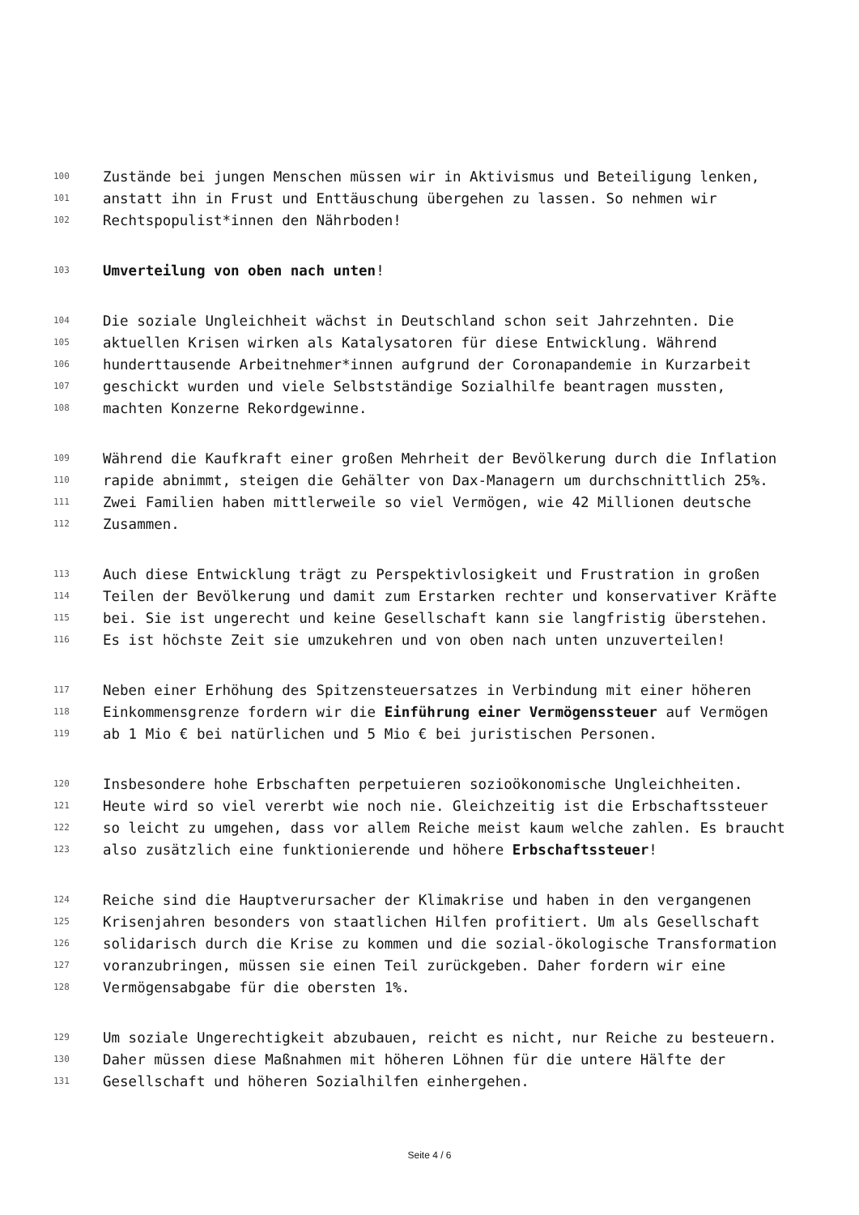100 Zustände bei jungen Menschen müssen wir in Aktivismus und Beteiligung lenken,
101 anstatt ihn in Frust und Enttäuschung übergehen zu lassen. So nehmen wir
102 Rechtspopulist*innen den Nährboden!
103 Umverteilung von oben nach unten!
104 Die soziale Ungleichheit wächst in Deutschland schon seit Jahrzehnten. Die
105 aktuellen Krisen wirken als Katalysatoren für diese Entwicklung. Während
106 hunderttausende Arbeitnehmer*innen aufgrund der Coronapandemie in Kurzarbeit
107 geschickt wurden und viele Selbstständige Sozialhilfe beantragen mussten,
108 machten Konzerne Rekordgewinne.
109 Während die Kaufkraft einer großen Mehrheit der Bevölkerung durch die Inflation
110 rapide abnimmt, steigen die Gehälter von Dax-Managern um durchschnittlich 25%.
111 Zwei Familien haben mittlerweile so viel Vermögen, wie 42 Millionen deutsche
112 Zusammen.
113 Auch diese Entwicklung trägt zu Perspektivlosigkeit und Frustration in großen
114 Teilen der Bevölkerung und damit zum Erstarken rechter und konservativer Kräfte
115 bei. Sie ist ungerecht und keine Gesellschaft kann sie langfristig überstehen.
116 Es ist höchste Zeit sie umzukehren und von oben nach unten unzuverteilen!
117 Neben einer Erhöhung des Spitzensteuersatzes in Verbindung mit einer höheren
118 Einkommensgrenze fordern wir die Einführung einer Vermögenssteuer auf Vermögen
119 ab 1 Mio € bei natürlichen und 5 Mio € bei juristischen Personen.
120 Insbesondere hohe Erbschaften perpetuieren sozioökonomische Ungleichheiten.
121 Heute wird so viel vererbt wie noch nie. Gleichzeitig ist die Erbschaftssteuer
122 so leicht zu umgehen, dass vor allem Reiche meist kaum welche zahlen. Es braucht
123 also zusätzlich eine funktionierende und höhere Erbschaftssteuer!
124 Reiche sind die Hauptverursacher der Klimakrise und haben in den vergangenen
125 Krisenjahren besonders von staatlichen Hilfen profitiert. Um als Gesellschaft
126 solidarisch durch die Krise zu kommen und die sozial-ökologische Transformation
127 voranzubringen, müssen sie einen Teil zurückgeben. Daher fordern wir eine
128 Vermögensabgabe für die obersten 1%.
129 Um soziale Ungerechtigkeit abzubauen, reicht es nicht, nur Reiche zu besteuern.
130 Daher müssen diese Maßnahmen mit höheren Löhnen für die untere Hälfte der
131 Gesellschaft und höheren Sozialhilfen einhergehen.
Seite 4 / 6